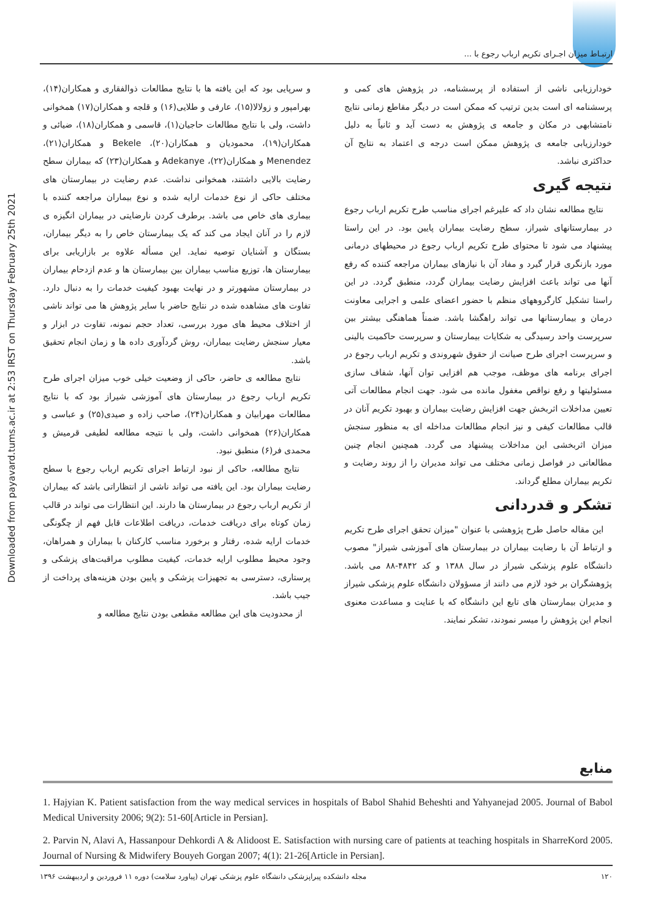Downloaded from payavard.tums.ac.ir at 2:53 IRST on Thursday February 25th 2021
ارتبـاط میزان اجـرای تکریم ارباب رجوع با ...
و سرپایی بود که این یافته ها با نتایج مطالعات ذوالفقاری و همکاران(۱۴)، بهرامپور و زولالا(۱۵)، عارفی و طلایی(۱۶) و قلجه و همکاران(۱۷) همخوانی داشت، ولی با نتایج مطالعات حاجیان(۱)، قاسمی و همکاران(۱۸)، ضیائی و همکاران(۱۹)، محمودیان و همکاران(۲۰)، Bekele و همکاران(۲۱)، Menendez و همکاران(۲۲)، Adekanye و همکاران(۲۳) که بیماران سطح رضایت بالایی داشتند، همخوانی نداشت. عدم رضایت در بیمارستان های مختلف حاکی از نوع خدمات ارایه شده و نوع بیماران مراجعه کننده با بیماری های خاص می باشد. برطرف کردن نارضایتی در بیماران انگیزه ی لازم را در آنان ایجاد می کند که یک بیمارستان خاص را به دیگر بیماران، بستگان و آشنایان توصیه نماید. این مسأله علاوه بر بازاریابی برای بیمارستان ها، توزیع مناسب بیماران بین بیمارستان ها و عدم ازدحام بیماران در بیمارستان مشهورتر و در نهایت بهبود کیفیت خدمات را به دنبال دارد. تفاوت های مشاهده شده در نتایج حاضر با سایر پژوهش ها می تواند ناشی از اختلاف محیط های مورد بررسی، تعداد حجم نمونه، تفاوت در ابزار و معیار سنجش رضایت بیماران، روش گردآوری داده ها و زمان انجام تحقیق باشد.
نتایج مطالعه ی حاضر، حاکی از وضعیت خیلی خوب میزان اجرای طرح تکریم ارباب رجوع در بیمارستان های آموزشی شیراز بود که با نتایج مطالعات مهرابیان و همکاران(۲۴)، صاحب زاده و صیدی(۲۵) و عباسی و همکاران(۲۶) همخوانی داشت، ولی با نتیجه مطالعه لطیفی قرمیش و محمدی فر(۶) منطبق نبود.
نتایج مطالعه، حاکی از نبود ارتباط اجرای تکریم ارباب رجوع با سطح رضایت بیماران بود. این یافته می تواند ناشی از انتظاراتی باشد که بیماران از تکریم ارباب رجوع در بیمارستان ها دارند. این انتظارات می تواند در قالب زمان کوتاه برای دریافت خدمات، دریافت اطلاعات قابل فهم از چگونگی خدمات ارایه شده، رفتار و برخورد مناسب کارکنان با بیماران و همراهان، وجود محیط مطلوب ارایه خدمات، کیفیت مطلوب مراقبت‌های پزشکی و پرستاری، دسترسی به تجهیزات پزشکی و پایین بودن هزینه‌های پرداخت از جیب باشد.
از محدودیت های این مطالعه مقطعی بودن نتایج مطالعه و
خودارزیابی ناشی از استفاده از پرسشنامه، در پژوهش های کمی و پرسشنامه ای است بدین ترتیب که ممکن است در دیگر مقاطع زمانی نتایج نامتشابهی در مکان و جامعه ی پژوهش به دست آید و ثانیاً به دلیل خودارزیابی جامعه ی پژوهش ممکن است درجه ی اعتماد به نتایج آن حداکثری نباشد.
نتیجه گیری
نتایج مطالعه نشان داد که علیرغم اجرای مناسب طرح تکریم ارباب رجوع در بیمارستانهای شیراز، سطح رضایت بیماران پایین بود. در این راستا پیشنهاد می شود تا محتوای طرح تکریم ارباب رجوع در محیطهای درمانی مورد بازنگری قرار گیرد و مفاد آن با نیازهای بیماران مراجعه کننده که رفع آنها می تواند باعث افزایش رضایت بیماران گردد، منطبق گردد. در این راستا تشکیل کارگروههای منظم با حضور اعضای علمی و اجرایی معاونت درمان و بیمارستانها می تواند راهگشا باشد. ضمناً هماهنگی بیشتر بین سرپرست واحد رسیدگی به شکایات بیمارستان و سرپرست حاکمیت بالینی و سرپرست اجرای طرح صیانت از حقوق شهروندی و تکریم ارباب رجوع در اجرای برنامه های موظف، موجب هم افزایی توان آنها، شفاف سازی مسئولیتها و رفع نواقص مغفول مانده می شود. جهت انجام مطالعات آتی تعیین مداخلات اثربخش جهت افزایش رضایت بیماران و بهبود تکریم آنان در قالب مطالعات کیفی و نیز انجام مطالعات مداخله ای به منظور سنجش میزان اثربخشی این مداخلات پیشنهاد می گردد. همچنین انجام چنین مطالعاتی در فواصل زمانی مختلف می تواند مدیران را از روند رضایت و تکریم بیماران مطلع گرداند.
تشکر و قدردانی
این مقاله حاصل طرح پژوهشی با عنوان "میزان تحقق اجرای طرح تکریم و ارتباط آن با رضایت بیماران در بیمارستان های آموزشی شیراز" مصوب دانشگاه علوم پزشکی شیراز در سال ۱۳۸۸ و کد ۴۸۴۲-۸۸ می باشد. پژوهشگران بر خود لازم می دانند از مسؤولان دانشگاه علوم پزشکی شیراز و مدیران بیمارستان های تابع این دانشگاه که با عنایت و مساعدت معنوی انجام این پژوهش را میسر نمودند، تشکر نمایند.
منابع
1. Hajyian K. Patient satisfaction from the way medical services in hospitals of Babol Shahid Beheshti and Yahyanejad 2005. Journal of Babol Medical University 2006; 9(2): 51-60[Article in Persian].
2. Parvin N, Alavi A, Hassanpour Dehkordi A & Alidoost E. Satisfaction with nursing care of patients at teaching hospitals in SharreKord 2005. Journal of Nursing & Midwifery Bouyeh Gorgan 2007; 4(1): 21-26[Article in Persian].
مجله دانشکده پیراپزشکی دانشگاه علوم پزشکی تهران (پیاورد سلامت) دوره ۱۱ فروردین و اردیبهشت ۱۳۹۶ ۱۲۰